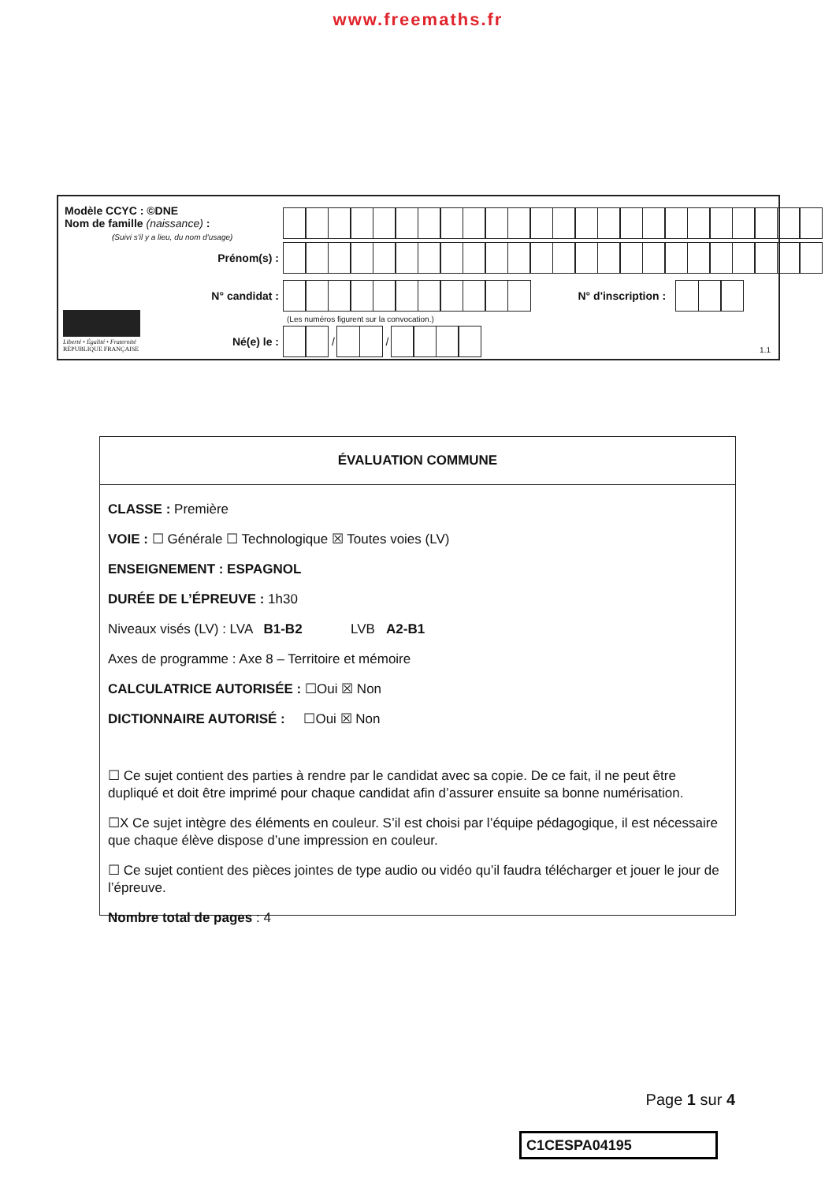www.freemaths.fr
Modèle CCYC : ©DNE
Nom de famille (naissance) :
(Suivi s'il y a lieu, du nom d'usage)
Prénom(s) :
N° candidat : N° d'inscription :
(Les numéros figurent sur la convocation.)
Liberté • Égalité • Fraternité
RÉPUBLIQUE FRANÇAISE
Né(e) le :
/
/
1.1
ÉVALUATION COMMUNE
CLASSE : Première
VOIE : ☐ Générale ☐ Technologique ☒ Toutes voies (LV)
ENSEIGNEMENT : ESPAGNOL
DURÉE DE L’ÉPREUVE : 1h30
Niveaux visés (LV) : LVA B1-B2 LVB A2-B1
Axes de programme : Axe 8 – Territoire et mémoire
CALCULATRICE AUTORISÉE : ☐Oui ☒ Non
DICTIONNAIRE AUTORISÉ : ☐Oui ☒ Non
☐ Ce sujet contient des parties à rendre par le candidat avec sa copie. De ce fait, il ne peut être dupliqué et doit être imprimé pour chaque candidat afin d’assurer ensuite sa bonne numérisation.
☐X Ce sujet intègre des éléments en couleur. S’il est choisi par l’équipe pédagogique, il est nécessaire que chaque élève dispose d’une impression en couleur.
☐ Ce sujet contient des pièces jointes de type audio ou vidéo qu’il faudra télécharger et jouer le jour de l’épreuve.
Nombre total de pages : 4
Page 1 sur 4
C1CESPA04195